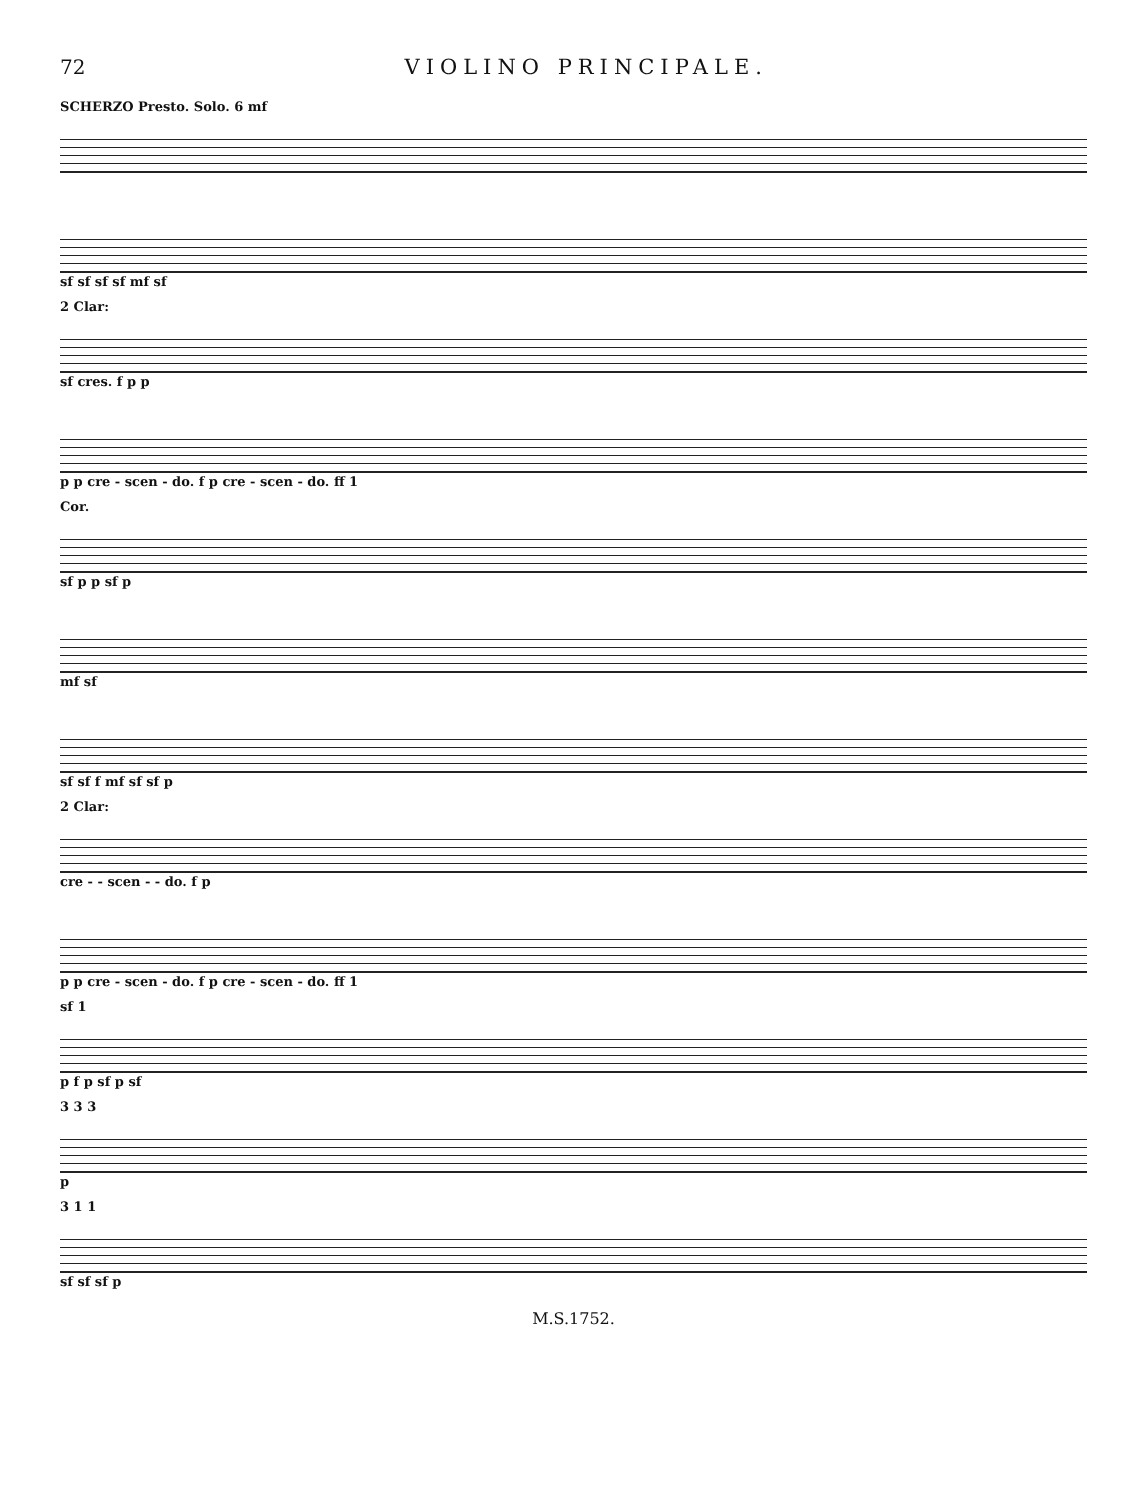72 VIOLINO PRINCIPALE.
SCHERZO Presto. Solo. 6 mf
sf sf sf sf mf sf
2 Clar:
sf cres. f p p
p p cre - scen - do. f p cre - scen - do. ff 1
Cor.
sf p p sf p
mf sf
sf sf f mf sf sf p
2 Clar:
cre - - scen - - do. f p
p p cre - scen - do. f p cre - scen - do. ff 1
sf 1
p f p sf p sf
3 3 3
p
3 1 1
sf sf sf p
M.S.1752.